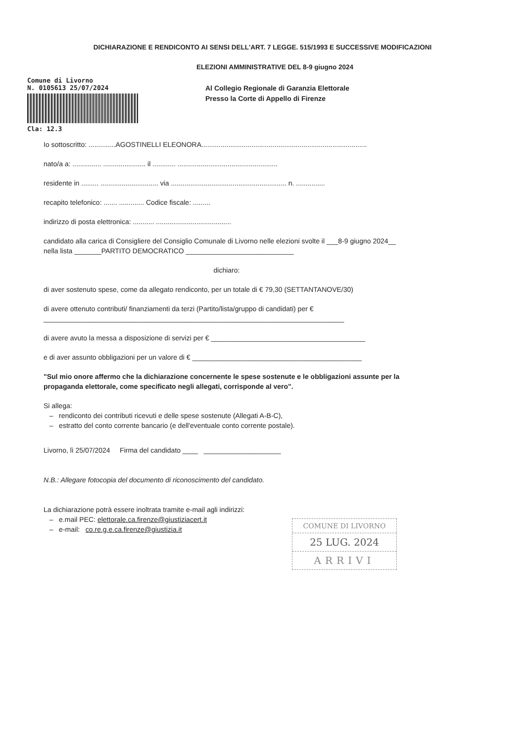DICHIARAZIONE E RENDICONTO AI SENSI DELL'ART. 7 LEGGE. 515/1993 E SUCCESSIVE MODIFICAZIONI
ELEZIONI AMMINISTRATIVE DEL 8-9 giugno 2024
Comune di Livorno
N. 0105613 25/07/2024
Cla: 12.3
Al Collegio Regionale di Garanzia Elettorale
Presso la Corte di Appello di Firenze
Io sottoscritto: ..............AGOSTINELLI ELEONORA......................................................................................
nato/a a: ............... ...................... il ............ ....................................................
residente in ......... .............................. via ............................................................ n. ...............
recapito telefonico: ....... ............. Codice fiscale: .........
indirizzo di posta elettronica: ........... .......................................
candidato alla carica di Consigliere del Consiglio Comunale di Livorno nelle elezioni svolte il ___8-9 giugno 2024__ nella lista _______PARTITO DEMOCRATICO ____________________________
dichiaro:
di aver sostenuto spese, come da allegato rendiconto, per un totale di € 79,30 (SETTANTANOVE/30)
di avere ottenuto contributi/ finanziamenti da terzi (Partito/lista/gruppo di candidati) per €
______________________________________________________________________________
di avere avuto la messa a disposizione di servizi per € ________________________________________
e di aver assunto obbligazioni per un valore di € ____________________________________________
"Sul mio onore affermo che la dichiarazione concernente le spese sostenute e le obbligazioni assunte per la propaganda elettorale, come specificato negli allegati, corrisponde al vero".
Si allega:
– rendiconto dei contributi ricevuti e delle spese sostenute (Allegati A-B-C),
– estratto del conto corrente bancario (e dell'eventuale conto corrente postale).
Livorno, lì 25/07/2024 Firma del candidato ____ ____________________
N.B.: Allegare fotocopia del documento di riconoscimento del candidato.
La dichiarazione potrà essere inoltrata tramite e-mail agli indirizzi:
– e.mail PEC: elettorale.ca.firenze@giustiziacert.it
– e-mail: co.re.g.e.ca.firenze@giustizia.it
COMUNE DI LIVORNO
25 LUG. 2024
ARRIVI